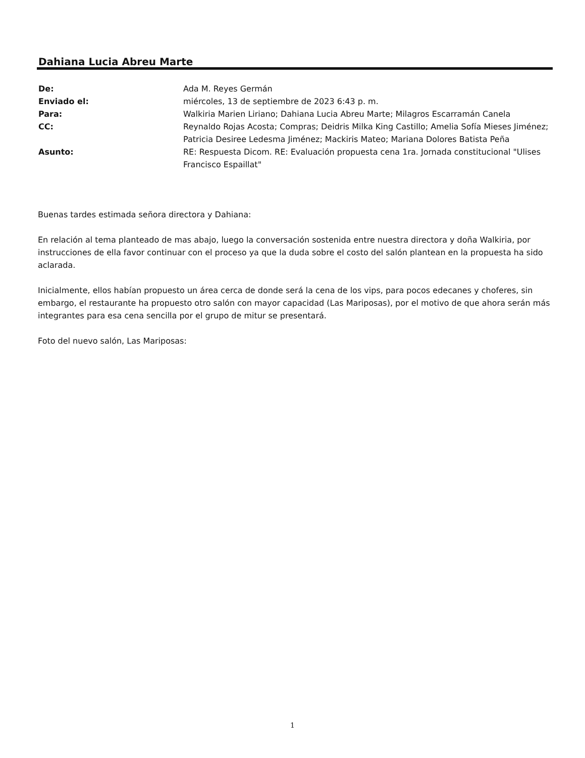Dahiana Lucia Abreu Marte
| De: | Ada M. Reyes Germán |
| Enviado el: | miércoles, 13 de septiembre de 2023 6:43 p. m. |
| Para: | Walkiria Marien Liriano; Dahiana Lucia Abreu Marte; Milagros Escarramán Canela |
| CC: | Reynaldo Rojas Acosta; Compras; Deidris Milka King Castillo; Amelia Sofía Mieses Jiménez; Patricia Desiree Ledesma Jiménez; Mackiris Mateo; Mariana Dolores Batista Peña |
| Asunto: | RE: Respuesta Dicom. RE: Evaluación propuesta cena 1ra. Jornada constitucional "Ulises Francisco Espaillat" |
Buenas tardes estimada señora directora y Dahiana:
En relación al tema planteado de mas abajo, luego la conversación sostenida entre nuestra directora y doña Walkiria, por instrucciones de ella favor continuar con el proceso ya que la duda sobre el costo del salón plantean en la propuesta ha sido aclarada.
Inicialmente, ellos habían propuesto un área cerca de donde será la cena de los vips, para pocos edecanes y choferes, sin embargo, el restaurante ha propuesto otro salón con mayor capacidad (Las Mariposas), por el motivo de que ahora serán más integrantes para esa cena sencilla por el grupo de mitur se presentará.
Foto del nuevo salón, Las Mariposas:
1